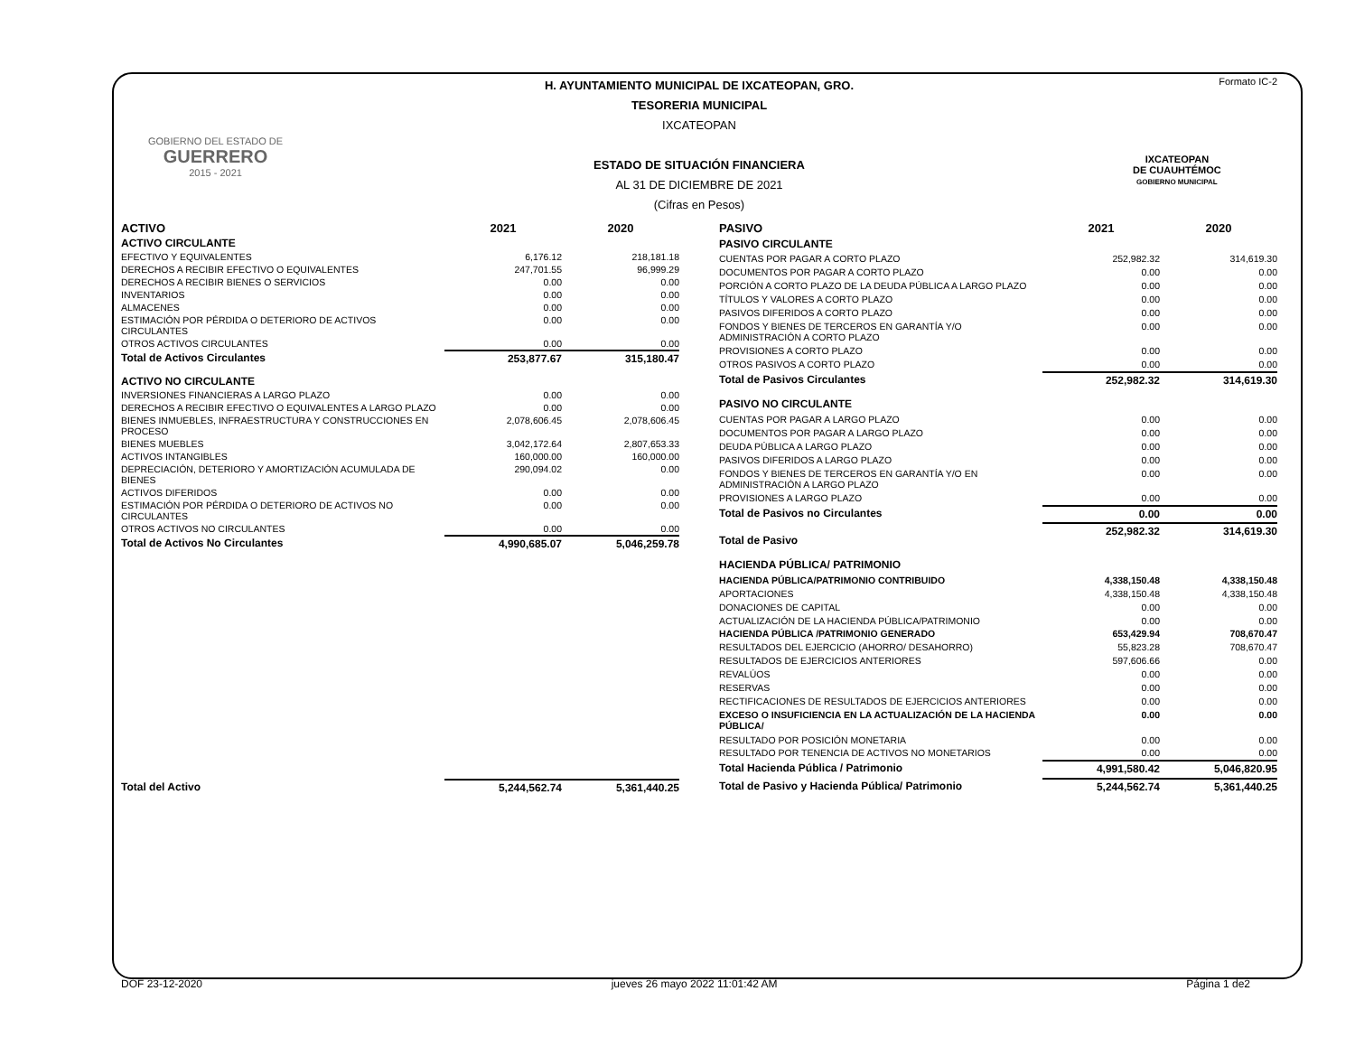Formato IC-2
GOBIERNO DEL ESTADO DE
GUERRERO
2015 - 2021
IXCATEOPAN
DE CUAUHTÉMOC
GOBIERNO MUNICIPAL
H. AYUNTAMIENTO MUNICIPAL DE IXCATEOPAN, GRO.
TESORERIA MUNICIPAL
IXCATEOPAN
ESTADO DE SITUACIÓN FINANCIERA
AL 31 DE DICIEMBRE DE 2021
(Cifras en Pesos)
| ACTIVO | 2021 | 2020 |
| --- | --- | --- |
| ACTIVO CIRCULANTE | | |
| EFECTIVO Y EQUIVALENTES | 6,176.12 | 218,181.18 |
| DERECHOS A RECIBIR EFECTIVO O EQUIVALENTES | 247,701.55 | 96,999.29 |
| DERECHOS A RECIBIR BIENES O SERVICIOS | 0.00 | 0.00 |
| INVENTARIOS | 0.00 | 0.00 |
| ALMACENES | 0.00 | 0.00 |
| ESTIMACIÓN POR PÉRDIDA O DETERIORO DE ACTIVOS CIRCULANTES | 0.00 | 0.00 |
| OTROS ACTIVOS CIRCULANTES | 0.00 | 0.00 |
| Total de Activos Circulantes | 253,877.67 | 315,180.47 |
| ACTIVO NO CIRCULANTE | | |
| INVERSIONES FINANCIERAS A LARGO PLAZO | 0.00 | 0.00 |
| DERECHOS A RECIBIR EFECTIVO O EQUIVALENTES A LARGO PLAZO | 0.00 | 0.00 |
| BIENES INMUEBLES, INFRAESTRUCTURA Y CONSTRUCCIONES EN PROCESO | 2,078,606.45 | 2,078,606.45 |
| BIENES MUEBLES | 3,042,172.64 | 2,807,653.33 |
| ACTIVOS INTANGIBLES | 160,000.00 | 160,000.00 |
| DEPRECIACIÓN, DETERIORO Y AMORTIZACIÓN ACUMULADA DE BIENES | 290,094.02 | 0.00 |
| ACTIVOS DIFERIDOS | 0.00 | 0.00 |
| ESTIMACIÓN POR PÉRDIDA O DETERIORO DE ACTIVOS NO CIRCULANTES | 0.00 | 0.00 |
| OTROS ACTIVOS NO CIRCULANTES | 0.00 | 0.00 |
| Total de Activos No Circulantes | 4,990,685.07 | 5,046,259.78 |
| Total del Activo | 5,244,562.74 | 5,361,440.25 |
| PASIVO | 2021 | 2020 |
| --- | --- | --- |
| PASIVO CIRCULANTE | | |
| CUENTAS POR PAGAR A CORTO PLAZO | 252,982.32 | 314,619.30 |
| DOCUMENTOS POR PAGAR A CORTO PLAZO | 0.00 | 0.00 |
| PORCIÓN A CORTO PLAZO DE LA DEUDA PÚBLICA A LARGO PLAZO | 0.00 | 0.00 |
| TÍTULOS Y VALORES A CORTO PLAZO | 0.00 | 0.00 |
| PASIVOS DIFERIDOS A CORTO PLAZO | 0.00 | 0.00 |
| FONDOS Y BIENES DE TERCEROS EN GARANTÍA Y/O ADMINISTRACIÓN A CORTO PLAZO | 0.00 | 0.00 |
| PROVISIONES A CORTO PLAZO | 0.00 | 0.00 |
| OTROS PASIVOS A CORTO PLAZO | 0.00 | 0.00 |
| Total de Pasivos Circulantes | 252,982.32 | 314,619.30 |
| PASIVO NO CIRCULANTE | | |
| CUENTAS POR PAGAR A LARGO PLAZO | 0.00 | 0.00 |
| DOCUMENTOS POR PAGAR A LARGO PLAZO | 0.00 | 0.00 |
| DEUDA PÚBLICA A LARGO PLAZO | 0.00 | 0.00 |
| PASIVOS DIFERIDOS A LARGO PLAZO | 0.00 | 0.00 |
| FONDOS Y BIENES DE TERCEROS EN GARANTÍA Y/O EN ADMINISTRACIÓN A LARGO PLAZO | 0.00 | 0.00 |
| PROVISIONES A LARGO PLAZO | 0.00 | 0.00 |
| Total de Pasivos no Circulantes | 0.00 | 0.00 |
| Total de Pasivo | 252,982.32 | 314,619.30 |
| HACIENDA PÚBLICA/ PATRIMONIO | | |
| HACIENDA PÚBLICA/PATRIMONIO CONTRIBUIDO | 4,338,150.48 | 4,338,150.48 |
| APORTACIONES | 4,338,150.48 | 4,338,150.48 |
| DONACIONES DE CAPITAL | 0.00 | 0.00 |
| ACTUALIZACIÓN DE LA HACIENDA PÚBLICA/PATRIMONIO | 0.00 | 0.00 |
| HACIENDA PÚBLICA /PATRIMONIO GENERADO | 653,429.94 | 708,670.47 |
| RESULTADOS DEL EJERCICIO (AHORRO/ DESAHORRO) | 55,823.28 | 708,670.47 |
| RESULTADOS DE EJERCICIOS ANTERIORES | 597,606.66 | 0.00 |
| REVALÚOS | 0.00 | 0.00 |
| RESERVAS | 0.00 | 0.00 |
| RECTIFICACIONES DE RESULTADOS DE EJERCICIOS ANTERIORES | 0.00 | 0.00 |
| EXCESO O INSUFICIENCIA EN LA ACTUALIZACIÓN DE LA HACIENDA PÚBLICA/ | 0.00 | 0.00 |
| RESULTADO POR POSICIÓN MONETARIA | 0.00 | 0.00 |
| RESULTADO POR TENENCIA DE ACTIVOS NO MONETARIOS | 0.00 | 0.00 |
| Total Hacienda Pública / Patrimonio | 4,991,580.42 | 5,046,820.95 |
| Total de Pasivo y Hacienda Pública/ Patrimonio | 5,244,562.74 | 5,361,440.25 |
DOF 23-12-2020 jueves 26 mayo 2022 11:01:42 AM Página 1 de2